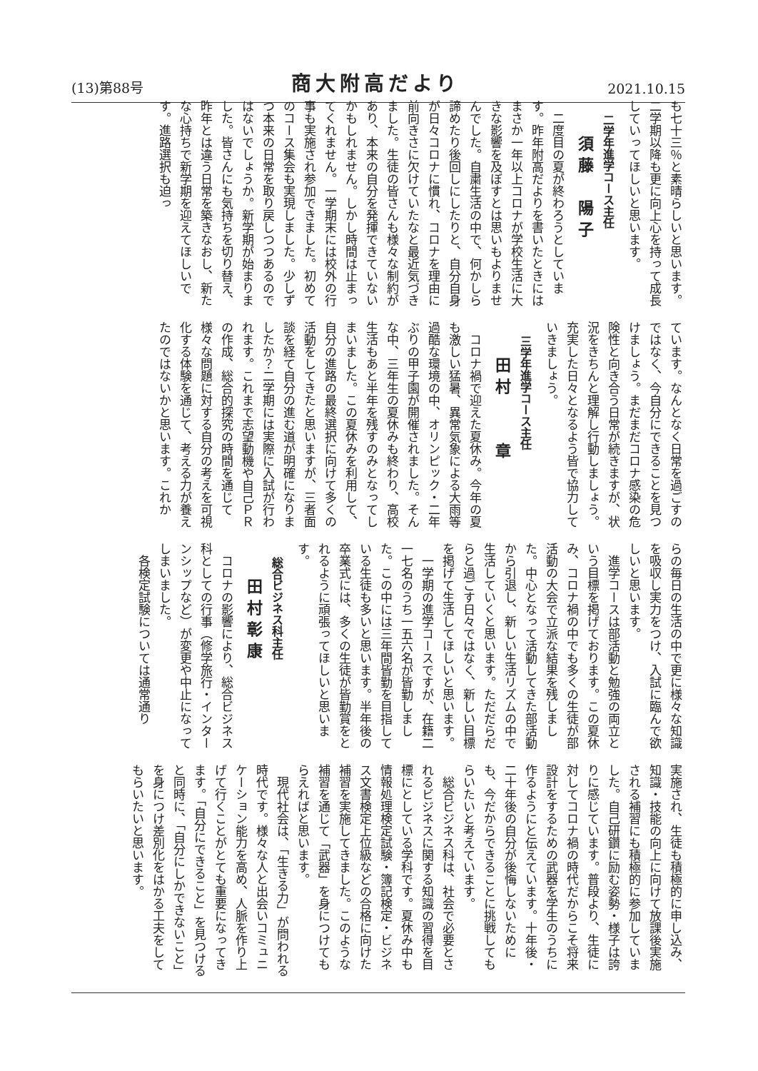(13)第88号 商大附高だより 2021.10.15
も七十三％と素晴らしいと思います。二学期以降も更に向上心を持って成長していってほしいと思います。
二学年進学コース主任
須藤　陽子
二度目の夏が終わろうとしています。昨年附高だよりを書いたときにはまさか一年以上コロナが学校生活に大きな影響を及ぼすとは思いもよりませんでした。自粛生活の中で、何かしら諦めたり後回しにしたりと、自分自身が日々コロナに慣れ、コロナを理由に前向きさに欠けていたなと最近気づきました。生徒の皆さんも様々な制約があり、本来の自分を発揮できていないかもしれません。しかし時間は止まってくれません。一学期末には校外の行事も実施され参加できました。初めてのコース集会も実現しました。少しずつ本来の日常を取り戻しつつあるのではないでしょうか。新学期が始まりました。皆さんにも気持ちを切り替え、昨年とは違う日常を築きなおし、新たな心持ちで新学期を迎えてほしいです。進路選択も迫っ
ています。なんとなく日常を過ごすのではなく、今自分にできることを見つけましょう。まだまだコロナ感染の危険性と向き合う日常が続きますが、状況をきちんと理解し行動しましょう。充実した日々となるよう皆で協力していきましょう。
三学年進学コース主任
田村　　章
コロナ禍で迎えた夏休み。今年の夏も激しい猛暑、異常気象による大雨等過酷な環境の中、オリンピック・二年ぶりの甲子園が開催されました。そんな中、三年生の夏休みも終わり、高校生活もあと半年を残すのみとなってしまいました。この夏休みを利用して、自分の進路の最終選択に向けて多くの活動をしてきたと思いますが、三者面談を経て自分の進む道が明確になりましたか？二学期には実際に入試が行われます。これまで志望動機や自己ＰＲの作成、総合的探究の時間を通じて様々な問題に対する自分の考えを可視化する体験を通じて、考える力が養えたのではないかと思います。これか
らの毎日の生活の中で更に様々な知識を吸収し実力をつけ、入試に臨んで欲しいと思います。
進学コースは部活動と勉強の両立という目標を掲げております。この夏休み、コロナ禍の中でも多くの生徒が部活動の大会で立派な結果を残しました。中心となって活動してきた部活動から引退し、新しい生活リズムの中で生活していくと思います。ただだらだらと過ごす日々ではなく、新しい目標を掲げて生活してほしいと思います。
一学期の進学コースですが、在籍二一七名のうち一五六名が皆勤しました。この中には三年間皆勤を目指している生徒も多いと思います。半年後の卒業式には、多くの生徒が皆勤賞をとれるように頑張ってほしいと思います。
総合ビジネス科主任
田村彰康
コロナの影響により、総合ビジネス科としての行事（修学旅行・インターンシップなど）が変更や中止になってしまいました。
各検定試験については通常通り
実施され、生徒も積極的に申し込み、知識・技能の向上に向けて放課後実施される補習にも積極的に参加していました。自己研鑽に励む姿勢・様子は誇りに感じています。普段より、生徒に対してコロナ禍の時代だからこそ将来設計をするための武器を学生のうちに作るようにと伝えています。十年後・二十年後の自分が後悔しないためにも、今だからできることに挑戦してもらいたいと考えています。
総合ビジネス科は、社会で必要とされるビジネスに関する知識の習得を目標にとしている学科です。夏休み中も情報処理検定試験・簿記検定・ビジネス文書検定上位級などの合格に向けた補習を実施してきました。このような補習を通じて「武器」を身につけてもらえればと思います。
現代社会は、「生きる力」が問われる時代です。様々な人と出会いコミュニケーション能力を高め、人脈を作り上げて行くことがとても重要になってきます。「自分にできること」を見つけると同時に、「自分にしかできないこと」を身につけ差別化をはかる工夫をしてもらいたいと思います。